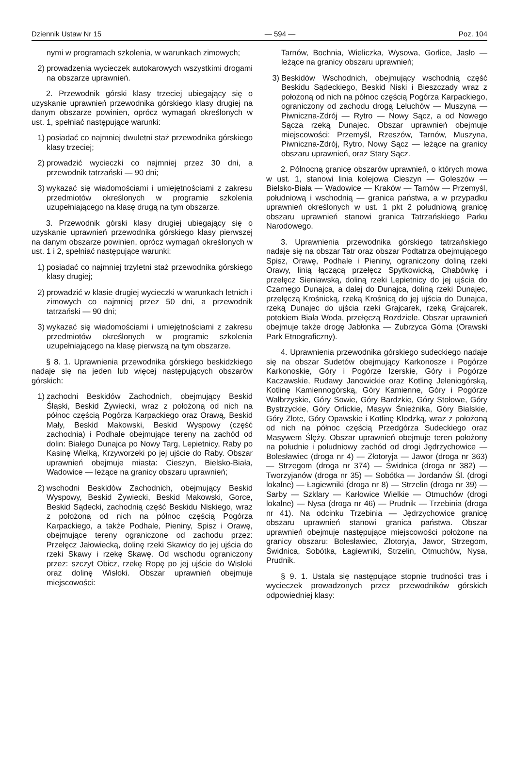Dziennik Ustaw Nr 15 — 594 — Poz. 104
nymi w programach szkolenia, w warunkach zimowych;
2) prowadzenia wycieczek autokarowych wszystkimi drogami na obszarze uprawnień.
2. Przewodnik górski klasy trzeciej ubiegający się o uzyskanie uprawnień przewodnika górskiego klasy drugiej na danym obszarze powinien, oprócz wymagań określonych w ust. 1, spełniać następujące warunki:
1) posiadać co najmniej dwuletni staż przewodnika górskiego klasy trzeciej;
2) prowadzić wycieczki co najmniej przez 30 dni, a przewodnik tatrzański — 90 dni;
3) wykazać się wiadomościami i umiejętnościami z zakresu przedmiotów określonych w programie szkolenia uzupełniającego na klasę drugą na tym obszarze.
3. Przewodnik górski klasy drugiej ubiegający się o uzyskanie uprawnień przewodnika górskiego klasy pierwszej na danym obszarze powinien, oprócz wymagań określonych w ust. 1 i 2, spełniać następujące warunki:
1) posiadać co najmniej trzyletni staż przewodnika górskiego klasy drugiej;
2) prowadzić w klasie drugiej wycieczki w warunkach letnich i zimowych co najmniej przez 50 dni, a przewodnik tatrzański — 90 dni;
3) wykazać się wiadomościami i umiejętnościami z zakresu przedmiotów określonych w programie szkolenia uzupełniającego na klasę pierwszą na tym obszarze.
§ 8. 1. Uprawnienia przewodnika górskiego beskidzkiego nadaje się na jeden lub więcej następujących obszarów górskich:
1) zachodni Beskidów Zachodnich, obejmujący Beskid Śląski, Beskid Żywiecki, wraz z położoną od nich na północ częścią Pogórza Karpackiego oraz Orawą, Beskid Mały, Beskid Makowski, Beskid Wyspowy (część zachodnia) i Podhale obejmujące tereny na zachód od dolin: Białego Dunajca po Nowy Targ, Lepietnicy, Raby po Kasinę Wielką, Krzyworzeki po jej ujście do Raby. Obszar uprawnień obejmuje miasta: Cieszyn, Bielsko-Biała, Wadowice — leżące na granicy obszaru uprawnień;
2) wschodni Beskidów Zachodnich, obejmujący Beskid Wyspowy, Beskid Żywiecki, Beskid Makowski, Gorce, Beskid Sądecki, zachodnią część Beskidu Niskiego, wraz z położoną od nich na północ częścią Pogórza Karpackiego, a także Podhale, Pieniny, Spisz i Orawę, obejmujące tereny ograniczone od zachodu przez: Przełęcz Jałowiecką, dolinę rzeki Skawicy do jej ujścia do rzeki Skawy i rzekę Skawę. Od wschodu ograniczony przez: szczyt Obicz, rzekę Ropę po jej ujście do Wisłoki oraz dolinę Wisłoki. Obszar uprawnień obejmuje miejscowości:
Tarnów, Bochnia, Wieliczka, Wysowa, Gorlice, Jasło — leżące na granicy obszaru uprawnień;
3) Beskidów Wschodnich, obejmujący wschodnią część Beskidu Sądeckiego, Beskid Niski i Bieszczady wraz z położoną od nich na północ częścią Pogórza Karpackiego, ograniczony od zachodu drogą Leluchów — Muszyna — Piwniczna-Zdrój — Rytro — Nowy Sącz, a od Nowego Sącza rzeką Dunajec. Obszar uprawnień obejmuje miejscowości: Przemyśl, Rzeszów, Tarnów, Muszyna, Piwniczna-Zdrój, Rytro, Nowy Sącz — leżące na granicy obszaru uprawnień, oraz Stary Sącz.
2. Północną granicę obszarów uprawnień, o których mowa w ust. 1, stanowi linia kolejowa Cieszyn — Goleszów — Bielsko-Biała — Wadowice — Kraków — Tarnów — Przemyśl, południową i wschodnią — granica państwa, a w przypadku uprawnień określonych w ust. 1 pkt 2 południową granicę obszaru uprawnień stanowi granica Tatrzańskiego Parku Narodowego.
3. Uprawnienia przewodnika górskiego tatrzańskiego nadaje się na obszar Tatr oraz obszar Podtatrza obejmującego Spisz, Orawę, Podhale i Pieniny, ograniczony doliną rzeki Orawy, linią łączącą przełęcz Spytkowicką, Chabówkę i przełęcz Sieniawską, doliną rzeki Lepietnicy do jej ujścia do Czarnego Dunajca, a dalej do Dunajca, doliną rzeki Dunajec, przełęczą Krośnicką, rzeką Krośnicą do jej ujścia do Dunajca, rzeką Dunajec do ujścia rzeki Grajcarek, rzeką Grajcarek, potokiem Biała Woda, przełęczą Rozdziele. Obszar uprawnień obejmuje także drogę Jabłonka — Zubrzyca Górna (Orawski Park Etnograficzny).
4. Uprawnienia przewodnika górskiego sudeckiego nadaje się na obszar Sudetów obejmujący Karkonosze i Pogórze Karkonoskie, Góry i Pogórze Izerskie, Góry i Pogórze Kaczawskie, Rudawy Janowickie oraz Kotlinę Jeleniogórską, Kotlinę Kamiennogórską, Góry Kamienne, Góry i Pogórze Wałbrzyskie, Góry Sowie, Góry Bardzkie, Góry Stołowe, Góry Bystrzyckie, Góry Orlickie, Masyw Śnieżnika, Góry Bialskie, Góry Złote, Góry Opawskie i Kotlinę Kłodzką, wraz z położoną od nich na północ częścią Przedgórza Sudeckiego oraz Masywem Ślęży. Obszar uprawnień obejmuje teren położony na południe i południowy zachód od drogi Jędrzychowice — Bolesławiec (droga nr 4) — Złotoryja — Jawor (droga nr 363) — Strzegom (droga nr 374) — Świdnica (droga nr 382) — Tworzyjanów (droga nr 35) — Sobótka — Jordanów Śl. (drogi lokalne) — Łagiewniki (droga nr 8) — Strzelin (droga nr 39) — Sarby — Szklary — Karłowice Wielkie — Otmuchów (drogi lokalne) — Nysa (droga nr 46) — Prudnik — Trzebinia (droga nr 41). Na odcinku Trzebinia — Jędrzychowice granicę obszaru uprawnień stanowi granica państwa. Obszar uprawnień obejmuje następujące miejscowości położone na granicy obszaru: Bolesławiec, Złotoryja, Jawor, Strzegom, Świdnica, Sobótka, Łagiewniki, Strzelin, Otmuchów, Nysa, Prudnik.
§ 9. 1. Ustala się następujące stopnie trudności tras i wycieczek prowadzonych przez przewodników górskich odpowiedniej klasy: